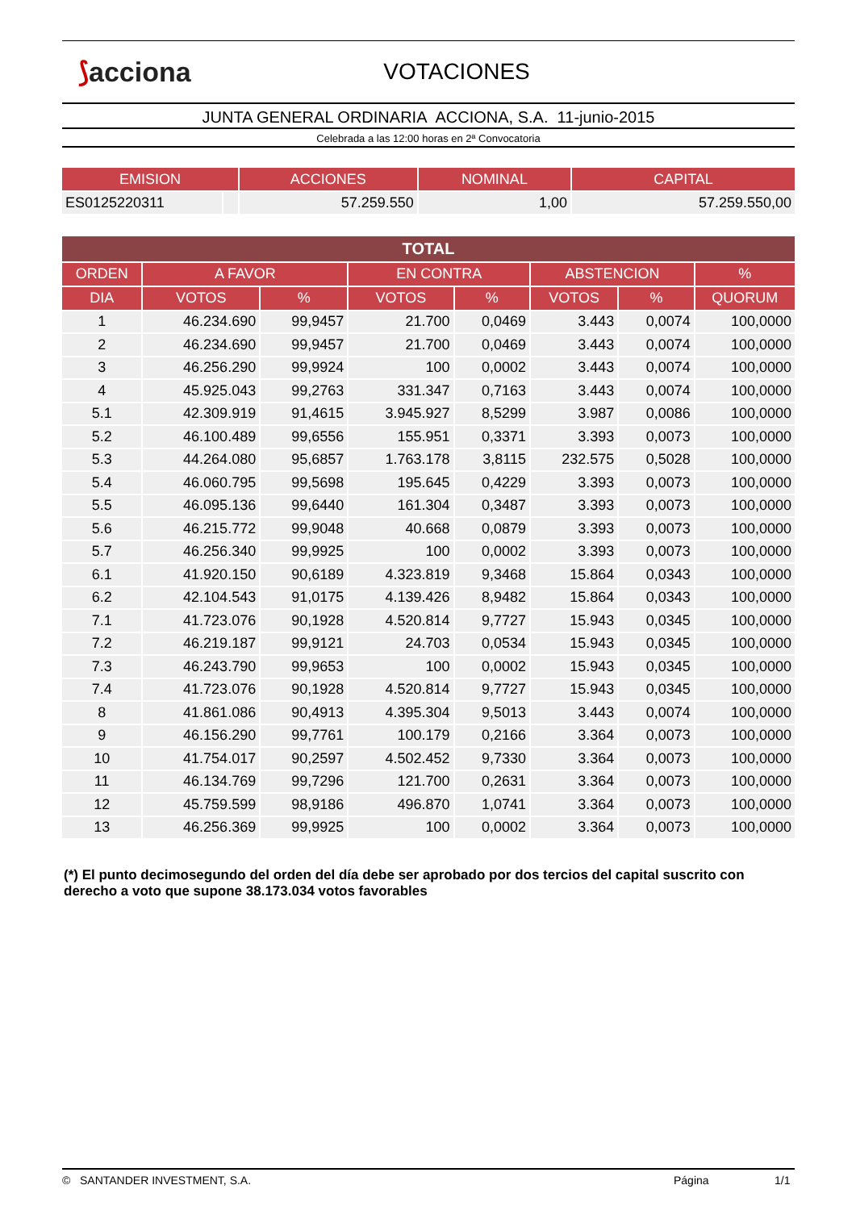⟆acciona
VOTACIONES
JUNTA GENERAL ORDINARIA ACCIONA, S.A. 11-junio-2015
Celebrada a las 12:00 horas en 2ª Convocatoria
| EMISION | | ACCIONES | NOMINAL | CAPITAL |
| --- | --- | --- | --- | --- |
| ES0125220311 | | 57.259.550 | 1,00 | 57.259.550,00 |
| TOTAL | | | | | | | |
| --- | --- | --- | --- | --- | --- | --- | --- |
| ORDEN | A FAVOR | | EN CONTRA | | ABSTENCION | | % |
| DIA | VOTOS | % | VOTOS | % | VOTOS | % | QUORUM |
| 1 | 46.234.690 | 99,9457 | 21.700 | 0,0469 | 3.443 | 0,0074 | 100,0000 |
| 2 | 46.234.690 | 99,9457 | 21.700 | 0,0469 | 3.443 | 0,0074 | 100,0000 |
| 3 | 46.256.290 | 99,9924 | 100 | 0,0002 | 3.443 | 0,0074 | 100,0000 |
| 4 | 45.925.043 | 99,2763 | 331.347 | 0,7163 | 3.443 | 0,0074 | 100,0000 |
| 5.1 | 42.309.919 | 91,4615 | 3.945.927 | 8,5299 | 3.987 | 0,0086 | 100,0000 |
| 5.2 | 46.100.489 | 99,6556 | 155.951 | 0,3371 | 3.393 | 0,0073 | 100,0000 |
| 5.3 | 44.264.080 | 95,6857 | 1.763.178 | 3,8115 | 232.575 | 0,5028 | 100,0000 |
| 5.4 | 46.060.795 | 99,5698 | 195.645 | 0,4229 | 3.393 | 0,0073 | 100,0000 |
| 5.5 | 46.095.136 | 99,6440 | 161.304 | 0,3487 | 3.393 | 0,0073 | 100,0000 |
| 5.6 | 46.215.772 | 99,9048 | 40.668 | 0,0879 | 3.393 | 0,0073 | 100,0000 |
| 5.7 | 46.256.340 | 99,9925 | 100 | 0,0002 | 3.393 | 0,0073 | 100,0000 |
| 6.1 | 41.920.150 | 90,6189 | 4.323.819 | 9,3468 | 15.864 | 0,0343 | 100,0000 |
| 6.2 | 42.104.543 | 91,0175 | 4.139.426 | 8,9482 | 15.864 | 0,0343 | 100,0000 |
| 7.1 | 41.723.076 | 90,1928 | 4.520.814 | 9,7727 | 15.943 | 0,0345 | 100,0000 |
| 7.2 | 46.219.187 | 99,9121 | 24.703 | 0,0534 | 15.943 | 0,0345 | 100,0000 |
| 7.3 | 46.243.790 | 99,9653 | 100 | 0,0002 | 15.943 | 0,0345 | 100,0000 |
| 7.4 | 41.723.076 | 90,1928 | 4.520.814 | 9,7727 | 15.943 | 0,0345 | 100,0000 |
| 8 | 41.861.086 | 90,4913 | 4.395.304 | 9,5013 | 3.443 | 0,0074 | 100,0000 |
| 9 | 46.156.290 | 99,7761 | 100.179 | 0,2166 | 3.364 | 0,0073 | 100,0000 |
| 10 | 41.754.017 | 90,2597 | 4.502.452 | 9,7330 | 3.364 | 0,0073 | 100,0000 |
| 11 | 46.134.769 | 99,7296 | 121.700 | 0,2631 | 3.364 | 0,0073 | 100,0000 |
| 12 | 45.759.599 | 98,9186 | 496.870 | 1,0741 | 3.364 | 0,0073 | 100,0000 |
| 13 | 46.256.369 | 99,9925 | 100 | 0,0002 | 3.364 | 0,0073 | 100,0000 |
(*) El punto decimosegundo del orden del día debe ser aprobado por dos tercios del capital suscrito con derecho a voto que supone 38.173.034 votos favorables
© SANTANDER INVESTMENT, S.A. Página 1/1